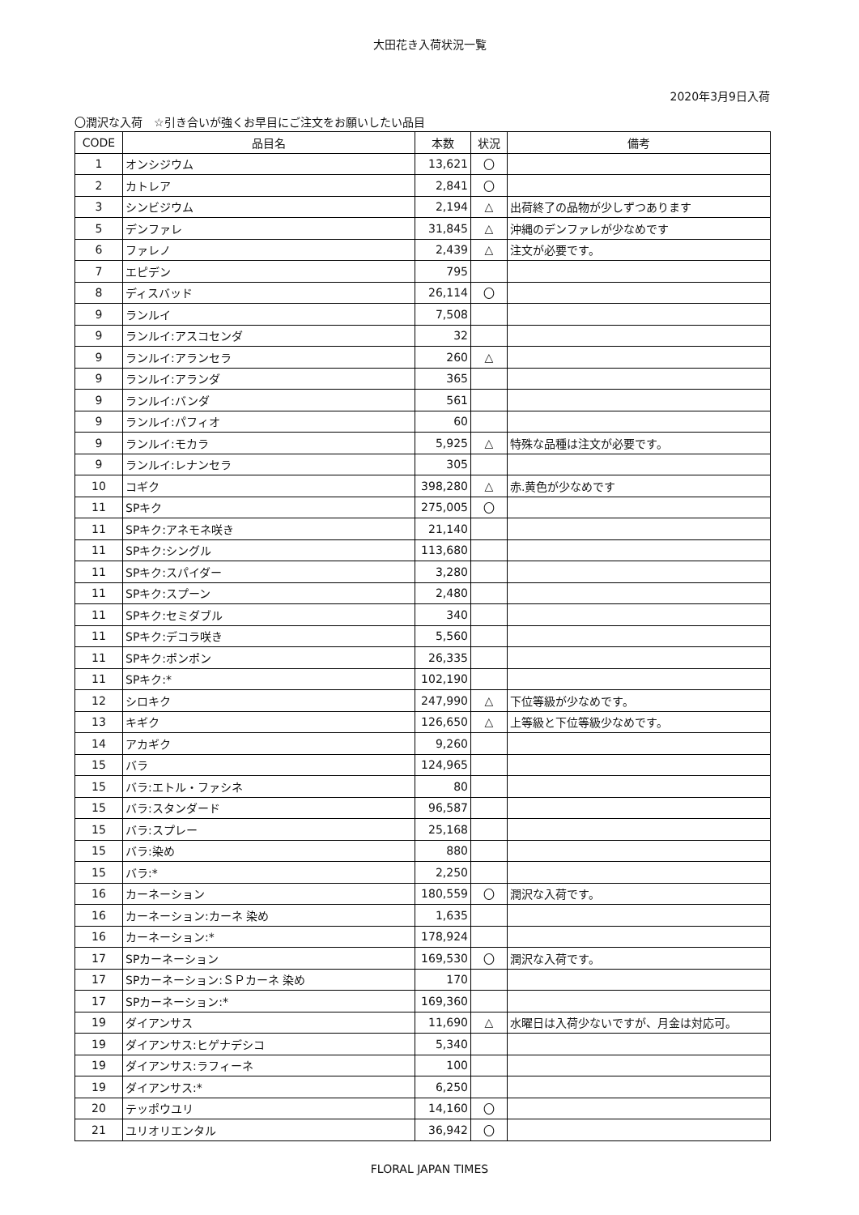大田花き入荷状況一覧
2020年3月9日入荷
〇潤沢な入荷　☆引き合いが強くお早目にご注文をお願いしたい品目
| CODE | 品目名 | 本数 | 状況 | 備考 |
| --- | --- | --- | --- | --- |
| 1 | オンシジウム | 13,621 | 〇 | |
| 2 | カトレア | 2,841 | 〇 | |
| 3 | シンビジウム | 2,194 | △ | 出荷終了の品物が少しずつあります |
| 5 | デンファレ | 31,845 | △ | 沖縄のデンファレが少なめです |
| 6 | ファレノ | 2,439 | △ | 注文が必要です。 |
| 7 | エピデン | 795 | | |
| 8 | ディスバッド | 26,114 | 〇 | |
| 9 | ランルイ | 7,508 | | |
| 9 | ランルイ:アスコセンダ | 32 | | |
| 9 | ランルイ:アランセラ | 260 | △ | |
| 9 | ランルイ:アランダ | 365 | | |
| 9 | ランルイ:バンダ | 561 | | |
| 9 | ランルイ:パフィオ | 60 | | |
| 9 | ランルイ:モカラ | 5,925 | △ | 特殊な品種は注文が必要です。 |
| 9 | ランルイ:レナンセラ | 305 | | |
| 10 | コギク | 398,280 | △ | 赤.黄色が少なめです |
| 11 | SPキク | 275,005 | 〇 | |
| 11 | SPキク:アネモネ咲き | 21,140 | | |
| 11 | SPキク:シングル | 113,680 | | |
| 11 | SPキク:スパイダー | 3,280 | | |
| 11 | SPキク:スプーン | 2,480 | | |
| 11 | SPキク:セミダブル | 340 | | |
| 11 | SPキク:デコラ咲き | 5,560 | | |
| 11 | SPキク:ポンポン | 26,335 | | |
| 11 | SPキク:* | 102,190 | | |
| 12 | シロキク | 247,990 | △ | 下位等級が少なめです。 |
| 13 | キギク | 126,650 | △ | 上等級と下位等級少なめです。 |
| 14 | アカギク | 9,260 | | |
| 15 | バラ | 124,965 | | |
| 15 | バラ:エトル・ファシネ | 80 | | |
| 15 | バラ:スタンダード | 96,587 | | |
| 15 | バラ:スプレー | 25,168 | | |
| 15 | バラ:染め | 880 | | |
| 15 | バラ:* | 2,250 | | |
| 16 | カーネーション | 180,559 | 〇 | 潤沢な入荷です。 |
| 16 | カーネーション:カーネ 染め | 1,635 | | |
| 16 | カーネーション:* | 178,924 | | |
| 17 | SPカーネーション | 169,530 | 〇 | 潤沢な入荷です。 |
| 17 | SPカーネーション:ＳＰカーネ 染め | 170 | | |
| 17 | SPカーネーション:* | 169,360 | | |
| 19 | ダイアンサス | 11,690 | △ | 水曜日は入荷少ないですが、月金は対応可。 |
| 19 | ダイアンサス:ヒゲナデシコ | 5,340 | | |
| 19 | ダイアンサス:ラフィーネ | 100 | | |
| 19 | ダイアンサス:* | 6,250 | | |
| 20 | テッポウユリ | 14,160 | 〇 | |
| 21 | ユリオリエンタル | 36,942 | 〇 | |
FLORAL JAPAN TIMES